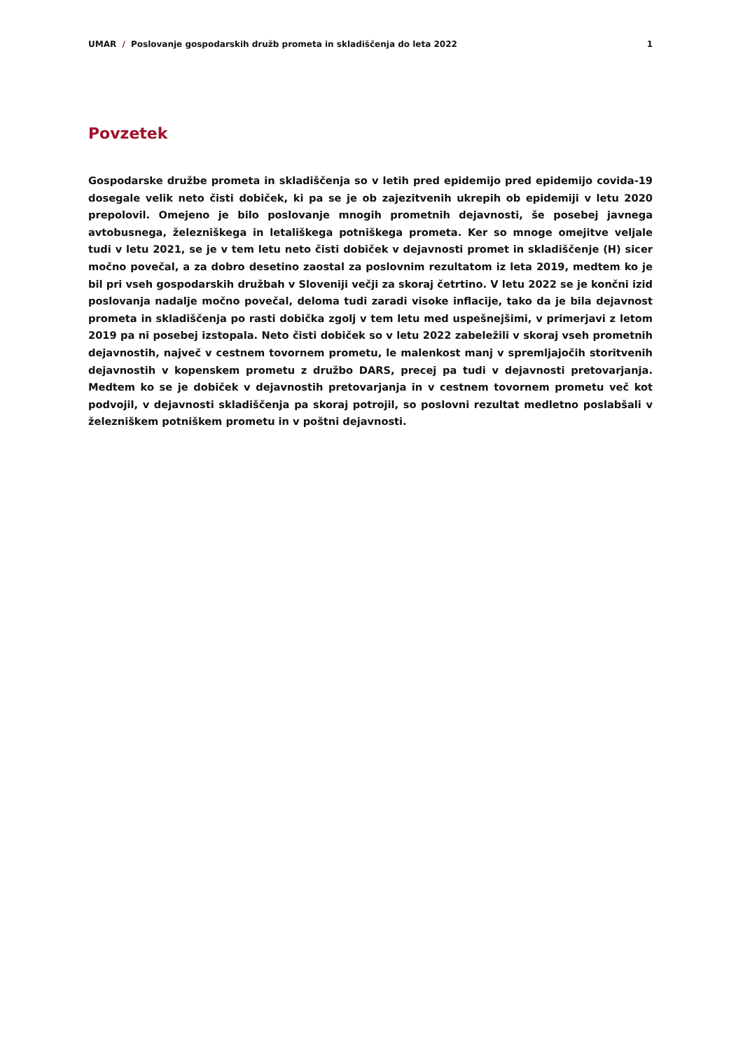UMAR / Poslovanje gospodarskih družb prometa in skladiščenja do leta 2022 1
Povzetek
Gospodarske družbe prometa in skladiščenja so v letih pred epidemijo pred epidemijo covida-19 dosegale velik neto čisti dobiček, ki pa se je ob zajezitvenih ukrepih ob epidemiji v letu 2020 prepolovil. Omejeno je bilo poslovanje mnogih prometnih dejavnosti, še posebej javnega avtobusnega, železniškega in letališkega potniškega prometa. Ker so mnoge omejitve veljale tudi v letu 2021, se je v tem letu neto čisti dobiček v dejavnosti promet in skladiščenje (H) sicer močno povečal, a za dobro desetino zaostal za poslovnim rezultatom iz leta 2019, medtem ko je bil pri vseh gospodarskih družbah v Sloveniji večji za skoraj četrtino. V letu 2022 se je končni izid poslovanja nadalje močno povečal, deloma tudi zaradi visoke inflacije, tako da je bila dejavnost prometa in skladiščenja po rasti dobička zgolj v tem letu med uspešnejšimi, v primerjavi z letom 2019 pa ni posebej izstopala. Neto čisti dobiček so v letu 2022 zabeležili v skoraj vseh prometnih dejavnostih, največ v cestnem tovornem prometu, le malenkost manj v spremljajočih storitvenih dejavnostih v kopenskem prometu z družbo DARS, precej pa tudi v dejavnosti pretovarjanja. Medtem ko se je dobiček v dejavnostih pretovarjanja in v cestnem tovornem prometu več kot podvojil, v dejavnosti skladiščenja pa skoraj potrojil, so poslovni rezultat medletno poslabšali v železniškem potniškem prometu in v poštni dejavnosti.